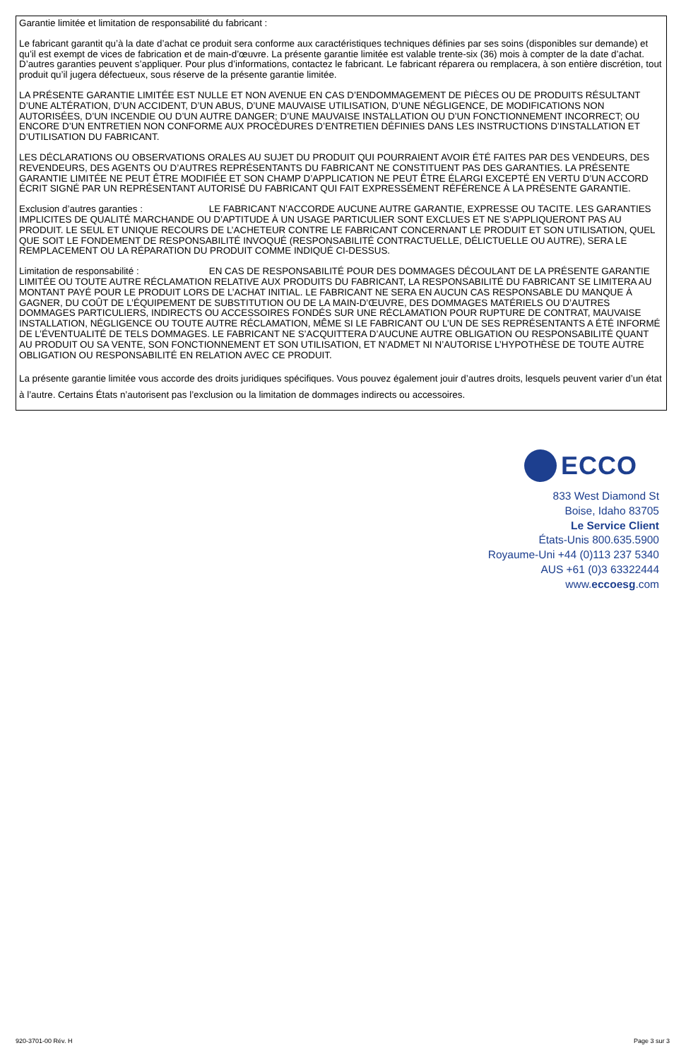Garantie limitée et limitation de responsabilité du fabricant :
Le fabricant garantit qu’à la date d’achat ce produit sera conforme aux caractéristiques techniques définies par ses soins (disponibles sur demande) et qu’il est exempt de vices de fabrication et de main-d’œuvre. La présente garantie limitée est valable trente-six (36) mois à compter de la date d’achat. D’autres garanties peuvent s’appliquer. Pour plus d’informations, contactez le fabricant. Le fabricant réparera ou remplacera, à son entière discrétion, tout produit qu’il jugera défectueux, sous réserve de la présente garantie limitée.
LA PRÉSENTE GARANTIE LIMITÉE EST NULLE ET NON AVENUE EN CAS D’ENDOMMAGEMENT DE PIÈCES OU DE PRODUITS RÉSULTANT D’UNE ALTÉRATION, D’UN ACCIDENT, D’UN ABUS, D’UNE MAUVAISE UTILISATION, D’UNE NÉGLIGENCE, DE MODIFICATIONS NON AUTORISÉES, D’UN INCENDIE OU D’UN AUTRE DANGER; D’UNE MAUVAISE INSTALLATION OU D’UN FONCTIONNEMENT INCORRECT; OU ENCORE D’UN ENTRETIEN NON CONFORME AUX PROCÉDURES D’ENTRETIEN DÉFINIES DANS LES INSTRUCTIONS D’INSTALLATION ET D’UTILISATION DU FABRICANT.
LES DÉCLARATIONS OU OBSERVATIONS ORALES AU SUJET DU PRODUIT QUI POURRAIENT AVOIR ÉTÉ FAITES PAR DES VENDEURS, DES REVENDEURS, DES AGENTS OU D’AUTRES REPRÉSENTANTS DU FABRICANT NE CONSTITUENT PAS DES GARANTIES. LA PRÉSENTE GARANTIE LIMITÉE NE PEUT ÊTRE MODIFIÉE ET SON CHAMP D’APPLICATION NE PEUT ÊTRE ÉLARGI EXCEPTÉ EN VERTU D’UN ACCORD ÉCRIT SIGNÉ PAR UN REPRÉSENTANT AUTORISÉ DU FABRICANT QUI FAIT EXPRESSÉMENT RÉFÉRENCE À LA PRÉSENTE GARANTIE.
Exclusion d’autres garanties : LE FABRICANT N’ACCORDE AUCUNE AUTRE GARANTIE, EXPRESSE OU TACITE. LES GARANTIES IMPLICITES DE QUALITÉ MARCHANDE OU D’APTITUDE À UN USAGE PARTICULIER SONT EXCLUES ET NE S’APPLIQUERONT PAS AU PRODUIT. LE SEUL ET UNIQUE RECOURS DE L’ACHETEUR CONTRE LE FABRICANT CONCERNANT LE PRODUIT ET SON UTILISATION, QUEL QUE SOIT LE FONDEMENT DE RESPONSABILITÉ INVOQUÉ (RESPONSABILITÉ CONTRACTUELLE, DÉLICTUELLE OU AUTRE), SERA LE REMPLACEMENT OU LA RÉPARATION DU PRODUIT COMME INDIQUÉ CI-DESSUS.
Limitation de responsabilité : EN CAS DE RESPONSABILITÉ POUR DES DOMMAGES DÉCOULANT DE LA PRÉSENTE GARANTIE LIMITÉE OU TOUTE AUTRE RÉCLAMATION RELATIVE AUX PRODUITS DU FABRICANT, LA RESPONSABILITÉ DU FABRICANT SE LIMITERA AU MONTANT PAYÉ POUR LE PRODUIT LORS DE L’ACHAT INITIAL. LE FABRICANT NE SERA EN AUCUN CAS RESPONSABLE DU MANQUE À GAGNER, DU COÛT DE L’ÉQUIPEMENT DE SUBSTITUTION OU DE LA MAIN-D’ŒUVRE, DES DOMMAGES MATÉRIELS OU D’AUTRES DOMMAGES PARTICULIERS, INDIRECTS OU ACCESSOIRES FONDÉS SUR UNE RÉCLAMATION POUR RUPTURE DE CONTRAT, MAUVAISE INSTALLATION, NÉGLIGENCE OU TOUTE AUTRE RÉCLAMATION, MÊME SI LE FABRICANT OU L’UN DE SES REPRÉSENTANTS A ÉTÉ INFORMÉ DE L’ÉVENTUALITÉ DE TELS DOMMAGES. LE FABRICANT NE S’ACQUITTERA D’AUCUNE AUTRE OBLIGATION OU RESPONSABILITÉ QUANT AU PRODUIT OU SA VENTE, SON FONCTIONNEMENT ET SON UTILISATION, ET N’ADMET NI N’AUTORISE L’HYPOTHÈSE DE TOUTE AUTRE OBLIGATION OU RESPONSABILITÉ EN RELATION AVEC CE PRODUIT.
La présente garantie limitée vous accorde des droits juridiques spécifiques. Vous pouvez également jouir d’autres droits, lesquels peuvent varier d’un état à l’autre. Certains États n’autorisent pas l’exclusion ou la limitation de dommages indirects ou accessoires.
ECCO
833 West Diamond St
Boise, Idaho 83705
Le Service Client
États-Unis 800.635.5900
Royaume-Uni +44 (0)113 237 5340
AUS +61 (0)3 63322444
www.eccoesg.com
920-3701-00 Rév. H Page 3 sur 3